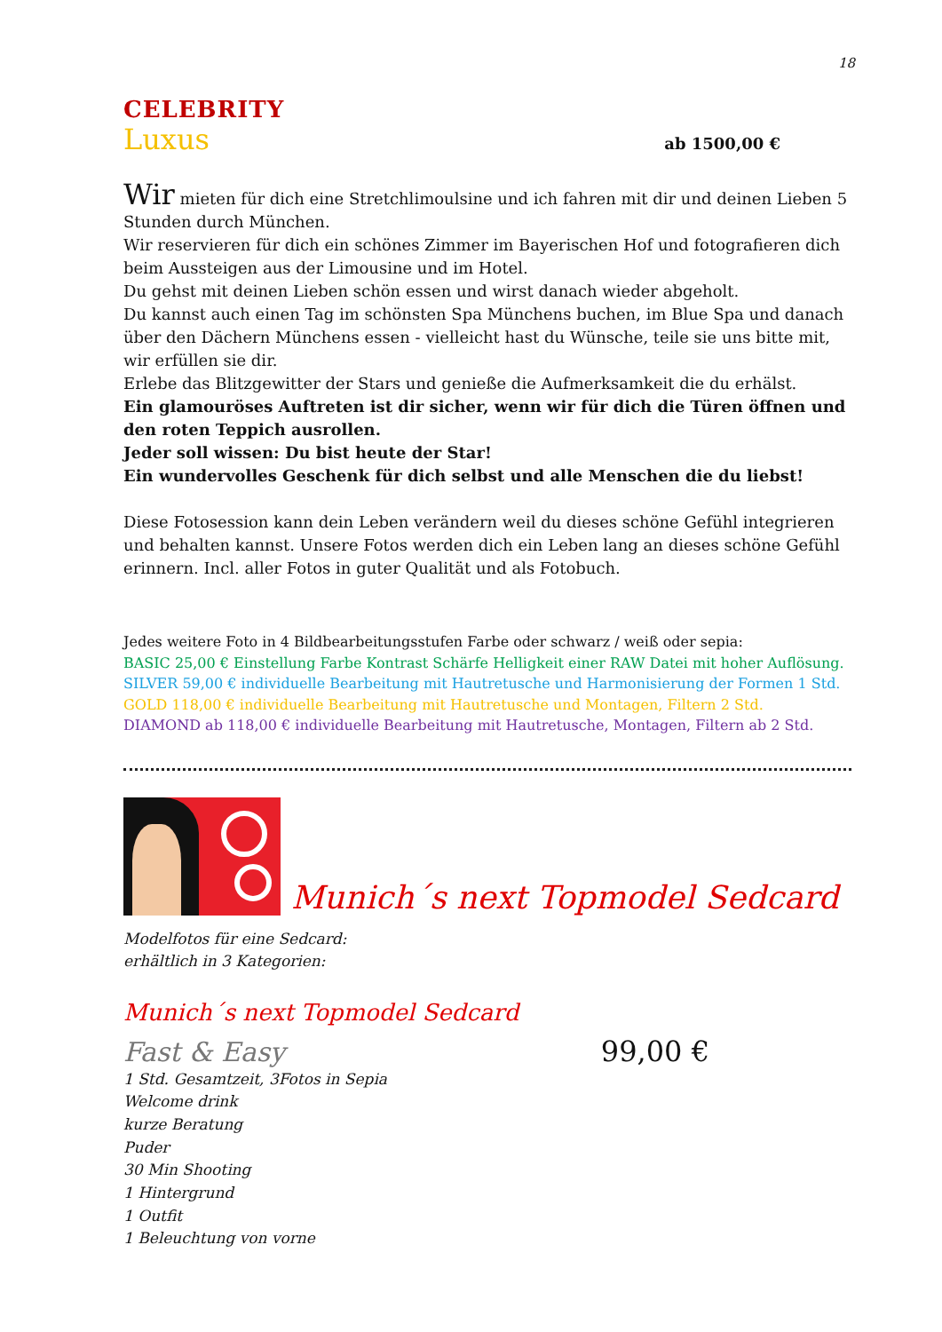18
CELEBRITY
Luxus ab 1500,00 €
Wir mieten für dich eine Stretchlimoulsine und ich fahren mit dir und deinen Lieben 5 Stunden durch München.
Wir reservieren für dich ein schönes Zimmer im Bayerischen Hof und fotografieren dich beim Aussteigen aus der Limousine und im Hotel.
Du gehst mit deinen Lieben schön essen und wirst danach wieder abgeholt.
Du kannst auch einen Tag im schönsten Spa Münchens buchen, im Blue Spa und danach über den Dächern Münchens essen - vielleicht hast du Wünsche, teile sie uns bitte mit, wir erfüllen sie dir.
Erlebe das Blitzgewitter der Stars und genieße die Aufmerksamkeit die du erhälst.
Ein glamouröses Auftreten ist dir sicher, wenn wir für dich die Türen öffnen und den roten Teppich ausrollen.
Jeder soll wissen: Du bist heute der Star!
Ein wundervolles Geschenk für dich selbst und alle Menschen die du liebst!
Diese Fotosession kann dein Leben verändern weil du dieses schöne Gefühl integrieren und behalten kannst. Unsere Fotos werden dich ein Leben lang an dieses schöne Gefühl erinnern. Incl. aller Fotos in guter Qualität und als Fotobuch.
Jedes weitere Foto in 4 Bildbearbeitungsstufen Farbe oder schwarz / weiß oder sepia:
BASIC 25,00 € Einstellung Farbe Kontrast Schärfe Helligkeit einer RAW Datei mit hoher Auflösung.
SILVER 59,00 € individuelle Bearbeitung mit Hautretusche und Harmonisierung der Formen 1 Std.
GOLD 118,00 € individuelle Bearbeitung mit Hautretusche und Montagen, Filtern 2 Std.
DIAMOND ab 118,00 € individuelle Bearbeitung mit Hautretusche, Montagen, Filtern ab 2 Std.
Munich´s next Topmodel Sedcard
Modelfotos für eine Sedcard:
erhältlich in 3 Kategorien:
Munich´s next Topmodel Sedcard
Fast & Easy 99,00 €
1 Std. Gesamtzeit, 3Fotos in Sepia
Welcome drink
kurze Beratung
Puder
30 Min Shooting
1 Hintergrund
1 Outfit
1 Beleuchtung von vorne